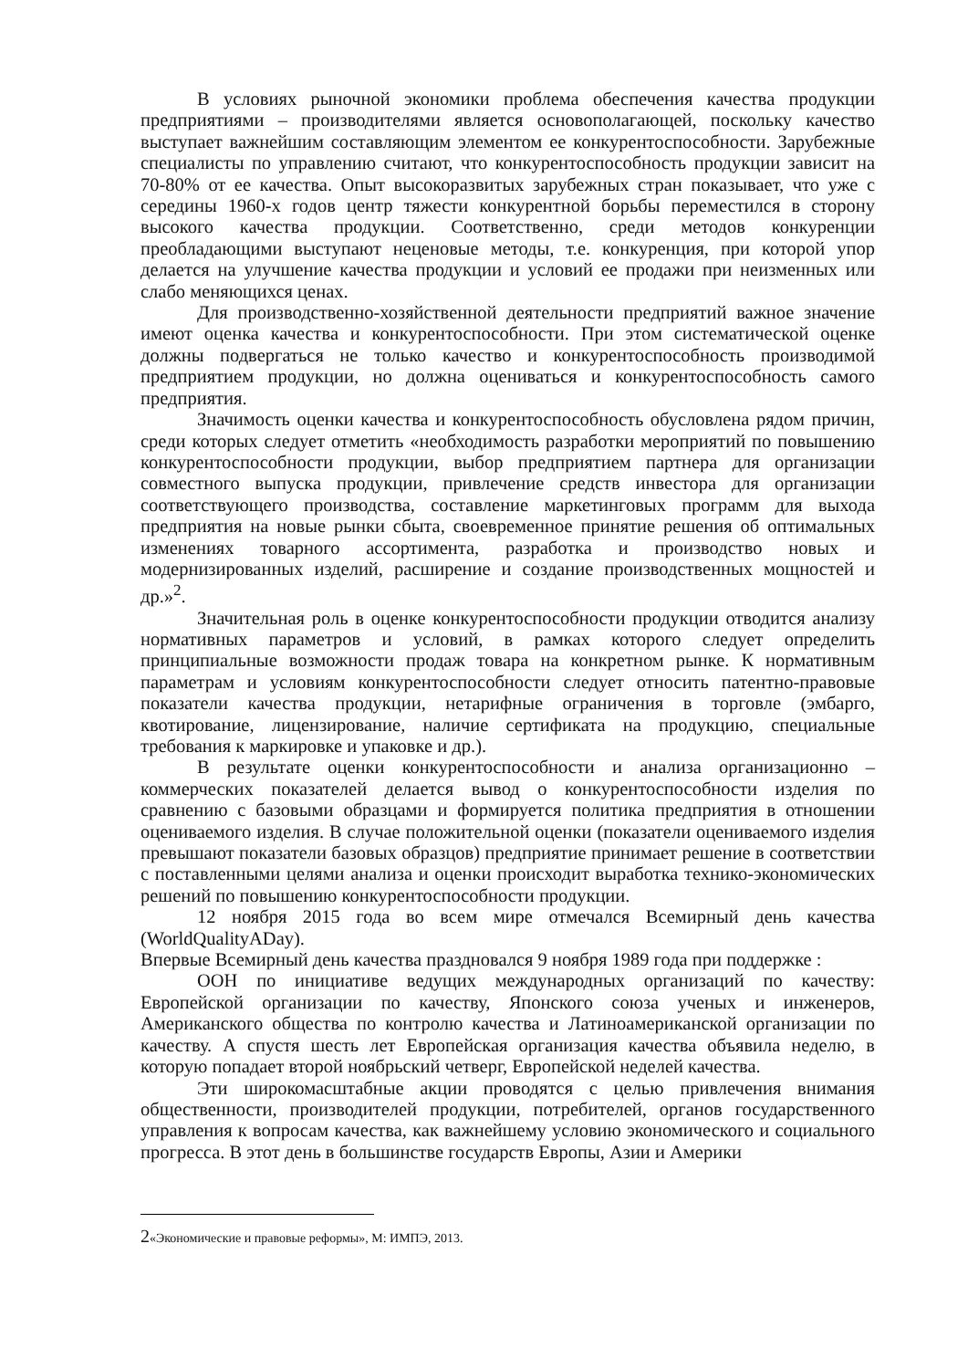В условиях рыночной экономики проблема обеспечения качества продукции предприятиями – производителями является основополагающей, поскольку качество выступает важнейшим составляющим элементом ее конкурентоспособности. Зарубежные специалисты по управлению считают, что конкурентоспособность продукции зависит на 70-80% от ее качества. Опыт высокоразвитых зарубежных стран показывает, что уже с середины 1960-х годов центр тяжести конкурентной борьбы переместился в сторону высокого качества продукции. Соответственно, среди методов конкуренции преобладающими выступают неценовые методы, т.е. конкуренция, при которой упор делается на улучшение качества продукции и условий ее продажи при неизменных или слабо меняющихся ценах.
Для производственно-хозяйственной деятельности предприятий важное значение имеют оценка качества и конкурентоспособности. При этом систематической оценке должны подвергаться не только качество и конкурентоспособность производимой предприятием продукции, но должна оцениваться и конкурентоспособность самого предприятия.
Значимость оценки качества и конкурентоспособность обусловлена рядом причин, среди которых следует отметить «необходимость разработки мероприятий по повышению конкурентоспособности продукции, выбор предприятием партнера для организации совместного выпуска продукции, привлечение средств инвестора для организации соответствующего производства, составление маркетинговых программ для выхода предприятия на новые рынки сбыта, своевременное принятие решения об оптимальных изменениях товарного ассортимента, разработка и производство новых и модернизированных изделий, расширение и создание производственных мощностей и др.»<sup>2</sup>.
Значительная роль в оценке конкурентоспособности продукции отводится анализу нормативных параметров и условий, в рамках которого следует определить принципиальные возможности продаж товара на конкретном рынке. К нормативным параметрам и условиям конкурентоспособности следует относить патентно-правовые показатели качества продукции, нетарифные ограничения в торговле (эмбарго, квотирование, лицензирование, наличие сертификата на продукцию, специальные требования к маркировке и упаковке и др.).
В результате оценки конкурентоспособности и анализа организационно – коммерческих показателей делается вывод о конкурентоспособности изделия по сравнению с базовыми образцами и формируется политика предприятия в отношении оцениваемого изделия. В случае положительной оценки (показатели оцениваемого изделия превышают показатели базовых образцов) предприятие принимает решение в соответствии с поставленными целями анализа и оценки происходит выработка технико-экономических решений по повышению конкурентоспособности продукции.
12 ноября 2015 года во всем мире отмечался Всемирный день качества (WorldQualityADay).
Впервые Всемирный день качества праздновался 9 ноября 1989 года при поддержке :
ООН по инициативе ведущих международных организаций по качеству: Европейской организации по качеству, Японского союза ученых и инженеров, Американского общества по контролю качества и Латиноамериканской организации по качеству. А спустя шесть лет Европейская организация качества объявила неделю, в которую попадает второй ноябрьский четверг, Европейской неделей качества.
Эти широкомасштабные акции проводятся с целью привлечения внимания общественности, производителей продукции, потребителей, органов государственного управления к вопросам качества, как важнейшему условию экономического и социального прогресса. В этот день в большинстве государств Европы, Азии и Америки
2«Экономические и правовые реформы», М: ИМПЭ, 2013.